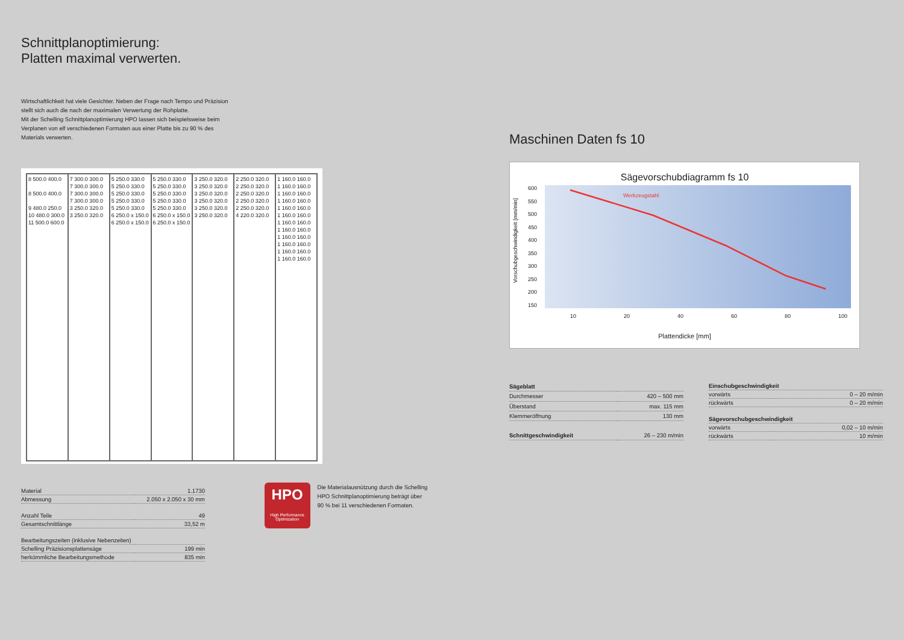Schnittplanoptimierung:
Platten maximal verwerten.
Wirtschaftlichkeit hat viele Gesichter. Neben der Frage nach Tempo und Präzision
stellt sich auch die nach der maximalen Verwertung der Rohplatte.
Mit der Schelling Schnittplanoptimierung HPO lassen sich beispielsweise beim
Verplanen von elf verschiedenen Formaten aus einer Platte bis zu 90 % des
Materials verwerten.
8 500.0 400.0
8 500.0 400.0
9 480.0 250.0
10 480.0 300.0
11 500.0 600.0
7 300.0 300.0
7 300.0 300.0
7 300.0 300.0
7 300.0 300.0
3 250.0 320.0
3 250.0 320.0
5 250.0 330.0
5 250.0 330.0
5 250.0 330.0
5 250.0 330.0
5 250.0 330.0
6 250.0 x 150.0
6 250.0 x 150.0
5 250.0 330.0
5 250.0 330.0
5 250.0 330.0
5 250.0 330.0
5 250.0 330.0
6 250.0 x 150.0
6 250.0 x 150.0
3 250.0 320.0
3 250.0 320.0
3 250.0 320.0
3 250.0 320.0
3 250.0 320.0
3 250.0 320.0
2 250.0 320.0
2 250.0 320.0
2 250.0 320.0
2 250.0 320.0
2 250.0 320.0
4 220.0 320.0
1 160.0 160.0
1 160.0 160.0
1 160.0 160.0
1 160.0 160.0
1 160.0 160.0
1 160.0 160.0
1 160.0 160.0
1 160.0 160.0
1 160.0 160.0
1 160.0 160.0
1 160.0 160.0
1 160.0 160.0
| Material | 1.1730 |
| Abmessung | 2.050 x 2.050 x 30 mm |
| Anzahl Teile | 49 |
| Gesamtschnittlänge | 33,52 m |
| Bearbeitungszeiten (inklusive Nebenzeiten) | |
| Schelling Präzisionsplattensäge | 199 min |
| herkömmliche Bearbeitungsmethode | 835 min |
HPO
High Performance Optimization
Die Materialausnützung durch die Schelling
HPO Schnittplanoptimierung beträgt über
90 % bei 11 verschiedenen Formaten.
Maschinen Daten fs 10
Sägevorschubdiagramm fs 10
600
550
500
450
400
350
300
250
200
150
Werkzeugstahl
Vorschubgeschwindigkeit [mm/min]
10 20 40 60 80 100
Plattendicke [mm]
| Sägeblatt | |
| Durchmesser | 420 – 500 mm |
| Überstand | max. 115 mm |
| Klemmeröffnung | 130 mm |
| Schnittgeschwindigkeit | 26 – 230 m/min |
| Einschubgeschwindigkeit | |
| vorwärts | 0 – 20 m/min |
| rückwärts | 0 – 20 m/min |
| Sägevorschubgeschwindigkeit | |
| vorwärts | 0,02 – 10 m/min |
| rückwärts | 10 m/min |